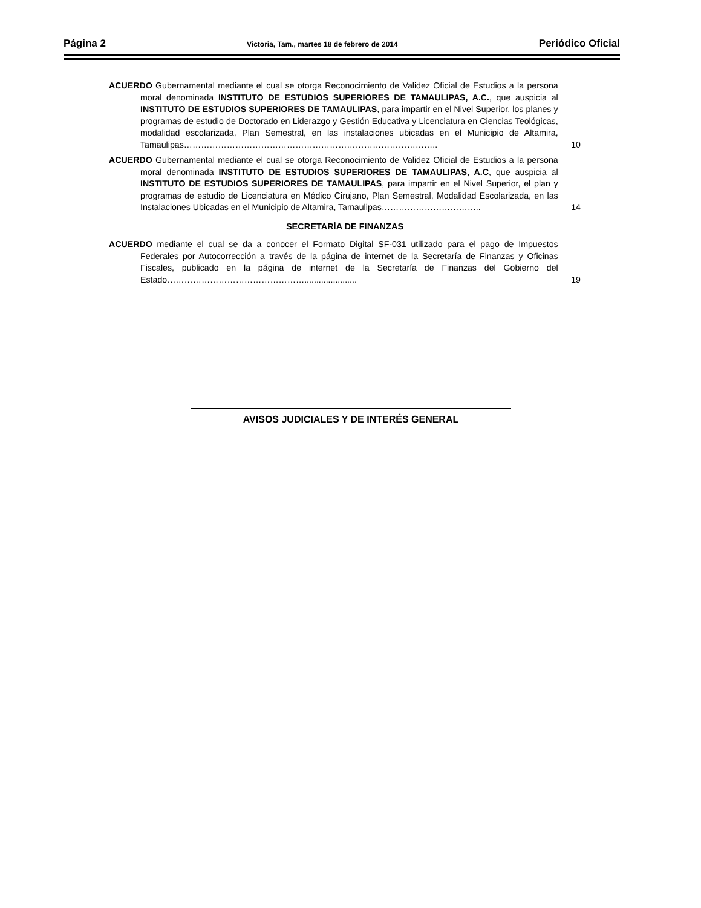Página 2 Victoria, Tam., martes 18 de febrero de 2014 Periódico Oficial
ACUERDO Gubernamental mediante el cual se otorga Reconocimiento de Validez Oficial de Estudios a la persona moral denominada INSTITUTO DE ESTUDIOS SUPERIORES DE TAMAULIPAS, A.C., que auspicia al INSTITUTO DE ESTUDIOS SUPERIORES DE TAMAULIPAS, para impartir en el Nivel Superior, los planes y programas de estudio de Doctorado en Liderazgo y Gestión Educativa y Licenciatura en Ciencias Teológicas, modalidad escolarizada, Plan Semestral, en las instalaciones ubicadas en el Municipio de Altamira, Tamaulipas……………………………………………………………………………..
10
ACUERDO Gubernamental mediante el cual se otorga Reconocimiento de Validez Oficial de Estudios a la persona moral denominada INSTITUTO DE ESTUDIOS SUPERIORES DE TAMAULIPAS, A.C, que auspicia al INSTITUTO DE ESTUDIOS SUPERIORES DE TAMAULIPAS, para impartir en el Nivel Superior, el plan y programas de estudio de Licenciatura en Médico Cirujano, Plan Semestral, Modalidad Escolarizada, en las Instalaciones Ubicadas en el Municipio de Altamira, Tamaulipas……………………………..
14
SECRETARÍA DE FINANZAS
ACUERDO mediante el cual se da a conocer el Formato Digital SF-031 utilizado para el pago de Impuestos Federales por Autocorrección a través de la página de internet de la Secretaría de Finanzas y Oficinas Fiscales, publicado en la página de internet de la Secretaría de Finanzas del Gobierno del Estado…………………………………………......................
19
AVISOS JUDICIALES Y DE INTERÉS GENERAL